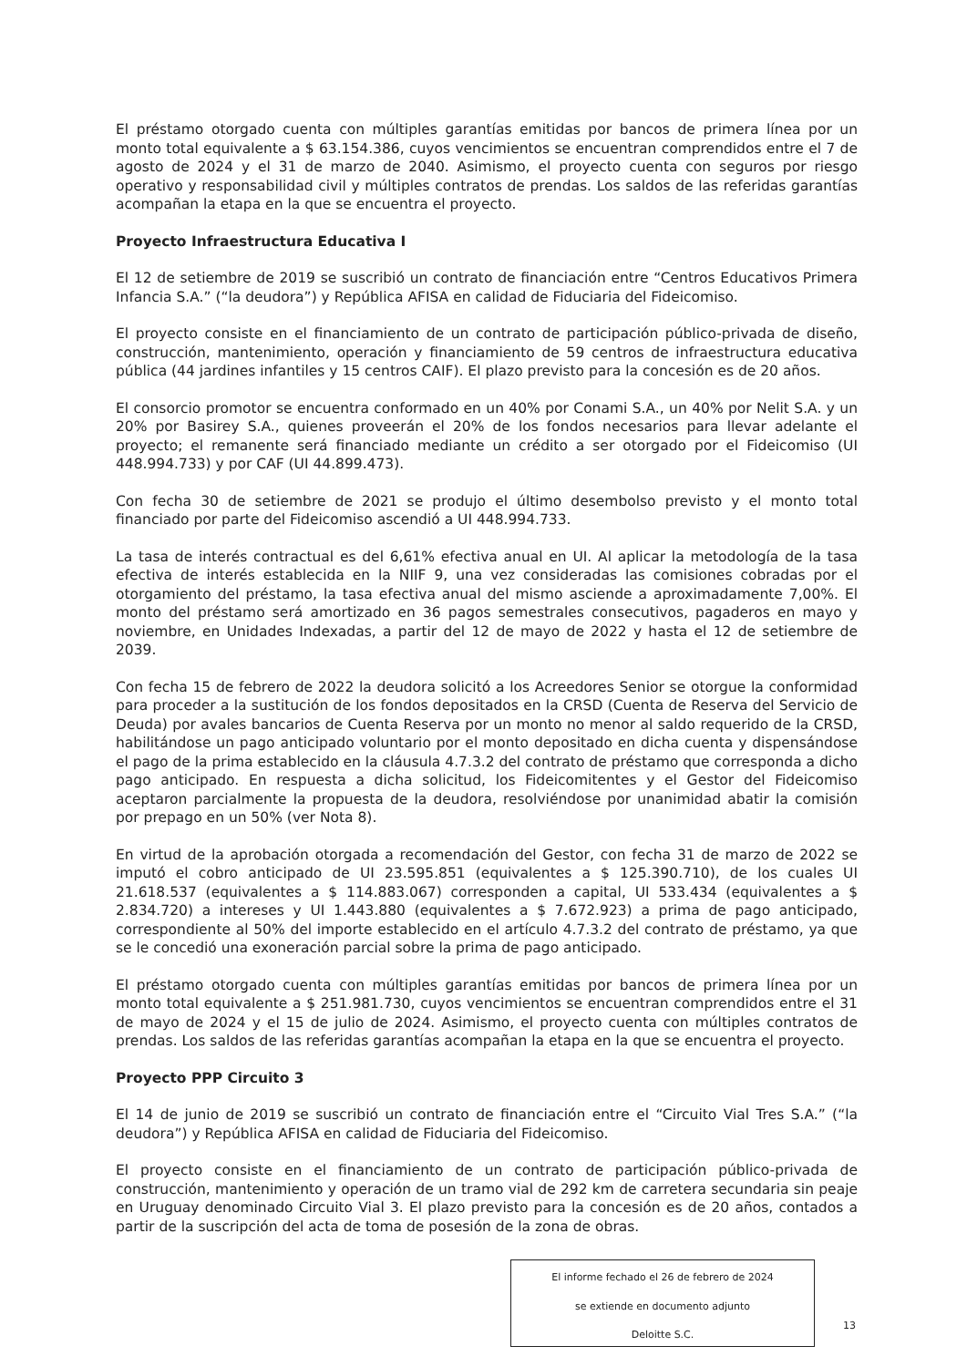El préstamo otorgado cuenta con múltiples garantías emitidas por bancos de primera línea por un monto total equivalente a $ 63.154.386, cuyos vencimientos se encuentran comprendidos entre el 7 de agosto de 2024 y el 31 de marzo de 2040. Asimismo, el proyecto cuenta con seguros por riesgo operativo y responsabilidad civil y múltiples contratos de prendas. Los saldos de las referidas garantías acompañan la etapa en la que se encuentra el proyecto.
Proyecto Infraestructura Educativa I
El 12 de setiembre de 2019 se suscribió un contrato de financiación entre “Centros Educativos Primera Infancia S.A.” (“la deudora”) y República AFISA en calidad de Fiduciaria del Fideicomiso.
El proyecto consiste en el financiamiento de un contrato de participación público-privada de diseño, construcción, mantenimiento, operación y financiamiento de 59 centros de infraestructura educativa pública (44 jardines infantiles y 15 centros CAIF). El plazo previsto para la concesión es de 20 años.
El consorcio promotor se encuentra conformado en un 40% por Conami S.A., un 40% por Nelit S.A. y un 20% por Basirey S.A., quienes proveerán el 20% de los fondos necesarios para llevar adelante el proyecto; el remanente será financiado mediante un crédito a ser otorgado por el Fideicomiso (UI 448.994.733) y por CAF (UI 44.899.473).
Con fecha 30 de setiembre de 2021 se produjo el último desembolso previsto y el monto total financiado por parte del Fideicomiso ascendió a UI 448.994.733.
La tasa de interés contractual es del 6,61% efectiva anual en UI. Al aplicar la metodología de la tasa efectiva de interés establecida en la NIIF 9, una vez consideradas las comisiones cobradas por el otorgamiento del préstamo, la tasa efectiva anual del mismo asciende a aproximadamente 7,00%. El monto del préstamo será amortizado en 36 pagos semestrales consecutivos, pagaderos en mayo y noviembre, en Unidades Indexadas, a partir del 12 de mayo de 2022 y hasta el 12 de setiembre de 2039.
Con fecha 15 de febrero de 2022 la deudora solicitó a los Acreedores Senior se otorgue la conformidad para proceder a la sustitución de los fondos depositados en la CRSD (Cuenta de Reserva del Servicio de Deuda) por avales bancarios de Cuenta Reserva por un monto no menor al saldo requerido de la CRSD, habilitándose un pago anticipado voluntario por el monto depositado en dicha cuenta y dispensándose el pago de la prima establecido en la cláusula 4.7.3.2 del contrato de préstamo que corresponda a dicho pago anticipado. En respuesta a dicha solicitud, los Fideicomitentes y el Gestor del Fideicomiso aceptaron parcialmente la propuesta de la deudora, resolviéndose por unanimidad abatir la comisión por prepago en un 50% (ver Nota 8).
En virtud de la aprobación otorgada a recomendación del Gestor, con fecha 31 de marzo de 2022 se imputó el cobro anticipado de UI 23.595.851 (equivalentes a $ 125.390.710), de los cuales UI 21.618.537 (equivalentes a $ 114.883.067) corresponden a capital, UI 533.434 (equivalentes a $ 2.834.720) a intereses y UI 1.443.880 (equivalentes a $ 7.672.923) a prima de pago anticipado, correspondiente al 50% del importe establecido en el artículo 4.7.3.2 del contrato de préstamo, ya que se le concedió una exoneración parcial sobre la prima de pago anticipado.
El préstamo otorgado cuenta con múltiples garantías emitidas por bancos de primera línea por un monto total equivalente a $ 251.981.730, cuyos vencimientos se encuentran comprendidos entre el 31 de mayo de 2024 y el 15 de julio de 2024. Asimismo, el proyecto cuenta con múltiples contratos de prendas. Los saldos de las referidas garantías acompañan la etapa en la que se encuentra el proyecto.
Proyecto PPP Circuito 3
El 14 de junio de 2019 se suscribió un contrato de financiación entre el “Circuito Vial Tres S.A.” (“la deudora”) y República AFISA en calidad de Fiduciaria del Fideicomiso.
El proyecto consiste en el financiamiento de un contrato de participación público-privada de construcción, mantenimiento y operación de un tramo vial de 292 km de carretera secundaria sin peaje en Uruguay denominado Circuito Vial 3. El plazo previsto para la concesión es de 20 años, contados a partir de la suscripción del acta de toma de posesión de la zona de obras.
El informe fechado el 26 de febrero de 2024
se extiende en documento adjunto
Deloitte S.C.
13